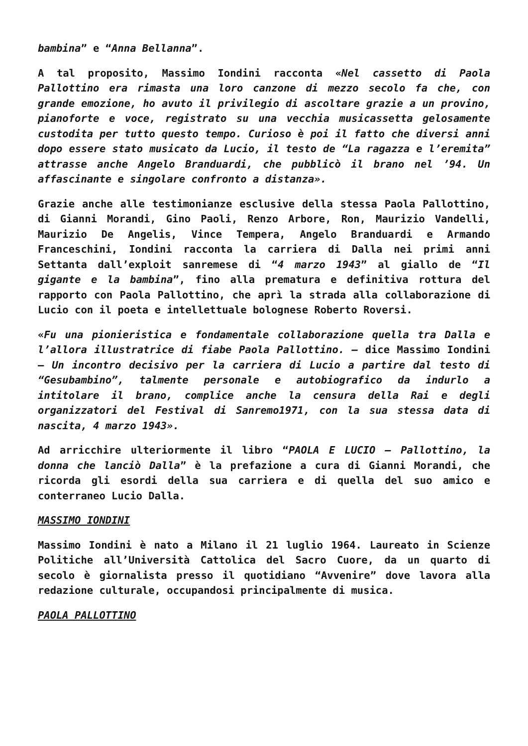bambina” e “Anna Bellanna”.
A tal proposito, Massimo Iondini racconta «Nel cassetto di Paola Pallottino era rimasta una loro canzone di mezzo secolo fa che, con grande emozione, ho avuto il privilegio di ascoltare grazie a un provino, pianoforte e voce, registrato su una vecchia musicassetta gelosamente custodita per tutto questo tempo. Curioso è poi il fatto che diversi anni dopo essere stato musicato da Lucio, il testo de “La ragazza e l’eremita” attrasse anche Angelo Branduardi, che pubblicò il brano nel ’94. Un affascinante e singolare confronto a distanza».
Grazie anche alle testimonianze esclusive della stessa Paola Pallottino, di Gianni Morandi, Gino Paoli, Renzo Arbore, Ron, Maurizio Vandelli, Maurizio De Angelis, Vince Tempera, Angelo Branduardi e Armando Franceschini, Iondini racconta la carriera di Dalla nei primi anni Settanta dall’exploit sanremese di “4 marzo 1943” al giallo de “Il gigante e la bambina”, fino alla prematura e definitiva rottura del rapporto con Paola Pallottino, che aprì la strada alla collaborazione di Lucio con il poeta e intellettuale bolognese Roberto Roversi.
«Fu una pionieristica e fondamentale collaborazione quella tra Dalla e l’allora illustratrice di fiabe Paola Pallottino. – dice Massimo Iondini – Un incontro decisivo per la carriera di Lucio a partire dal testo di “Gesubambino”, talmente personale e autobiografico da indurlo a intitolare il brano, complice anche la censura della Rai e degli organizzatori del Festival di Sanremo1971, con la sua stessa data di nascita, 4 marzo 1943».
Ad arricchire ulteriormente il libro “PAOLA E LUCIO – Pallottino, la donna che lanciò Dalla” è la prefazione a cura di Gianni Morandi, che ricorda gli esordi della sua carriera e di quella del suo amico e conterraneo Lucio Dalla.
MASSIMO IONDINI
Massimo Iondini è nato a Milano il 21 luglio 1964. Laureato in Scienze Politiche all’Università Cattolica del Sacro Cuore, da un quarto di secolo è giornalista presso il quotidiano “Avvenire” dove lavora alla redazione culturale, occupandosi principalmente di musica.
PAOLA PALLOTTINO